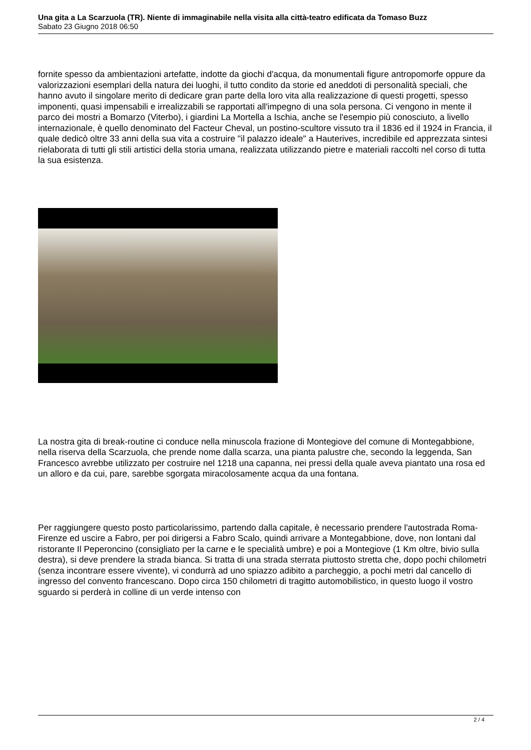Una gita a La Scarzuola (TR). Niente di immaginabile nella visita alla città-teatro edificata da Tomaso Buzz
Sabato 23 Giugno 2018 06:50
fornite spesso da ambientazioni artefatte, indotte da giochi d'acqua, da monumentali figure antropomorfe oppure da valorizzazioni esemplari della natura dei luoghi, il tutto condito da storie ed aneddoti di personalità speciali, che hanno avuto il singolare merito di dedicare gran parte della loro vita alla realizzazione di questi progetti, spesso imponenti, quasi impensabili e irrealizzabili se rapportati all'impegno di una sola persona. Ci vengono in mente il parco dei mostri a Bomarzo (Viterbo), i giardini La Mortella a Ischia, anche se l'esempio più conosciuto, a livello internazionale, è quello denominato del Facteur Cheval, un postino-scultore vissuto tra il 1836 ed il 1924 in Francia, il quale dedicò oltre 33 anni della sua vita a costruire "il palazzo ideale" a Hauterives, incredibile ed apprezzata sintesi rielaborata di tutti gli stili artistici della storia umana, realizzata utilizzando pietre e materiali raccolti nel corso di tutta la sua esistenza.
La nostra gita di break-routine ci conduce nella minuscola frazione di Montegiove del comune di Montegabbione, nella riserva della Scarzuola, che prende nome dalla scarza, una pianta palustre che, secondo la leggenda, San Francesco avrebbe utilizzato per costruire nel 1218 una capanna, nei pressi della quale aveva piantato una rosa ed un alloro e da cui, pare, sarebbe sgorgata miracolosamente acqua da una fontana.
Per raggiungere questo posto particolarissimo, partendo dalla capitale, è necessario prendere l'autostrada Roma-Firenze ed uscire a Fabro, per poi dirigersi a Fabro Scalo, quindi arrivare a Montegabbione, dove, non lontani dal ristorante Il Peperoncino (consigliato per la carne e le specialità umbre) e poi a Montegiove (1 Km oltre, bivio sulla destra), si deve prendere la strada bianca. Si tratta di una strada sterrata piuttosto stretta che, dopo pochi chilometri (senza incontrare essere vivente), vi condurrà ad uno spiazzo adibito a parcheggio, a pochi metri dal cancello di ingresso del convento francescano. Dopo circa 150 chilometri di tragitto automobilistico, in questo luogo il vostro sguardo si perderà in colline di un verde intenso con
2 / 4